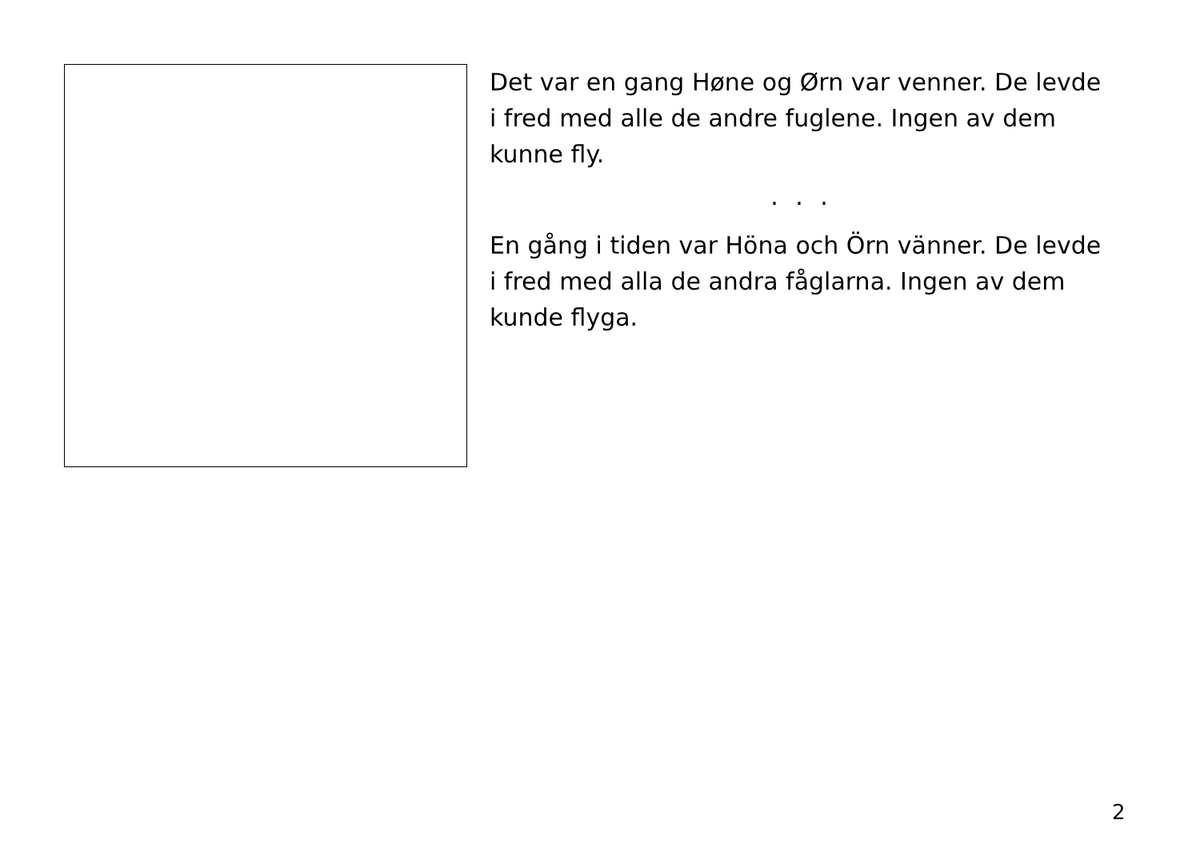Det var en gang Høne og Ørn var venner. De levde i fred med alle de andre fuglene. Ingen av dem kunne fly.
. . .
En gång i tiden var Höna och Örn vänner. De levde i fred med alla de andra fåglarna. Ingen av dem kunde flyga.
2